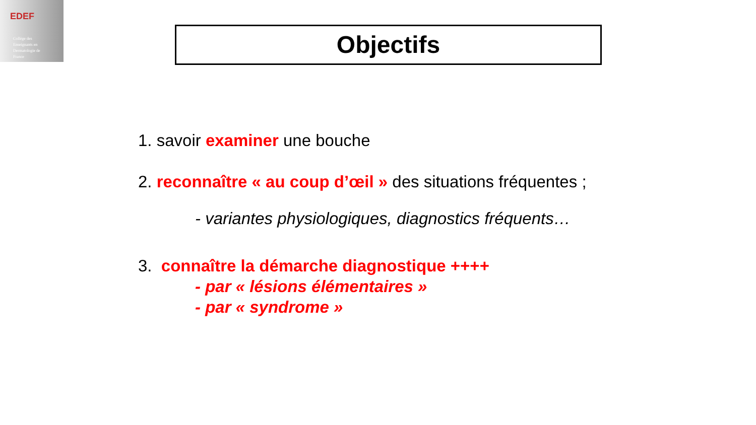EDEF
Collège des
Enseignants en
Dermatologie de
France
Objectifs
1. savoir examiner une bouche
2. reconnaître « au coup d’œil » des situations fréquentes ;
- variantes physiologiques, diagnostics fréquents…
3. connaître la démarche diagnostique ++++
- par « lésions élémentaires »
- par « syndrome »